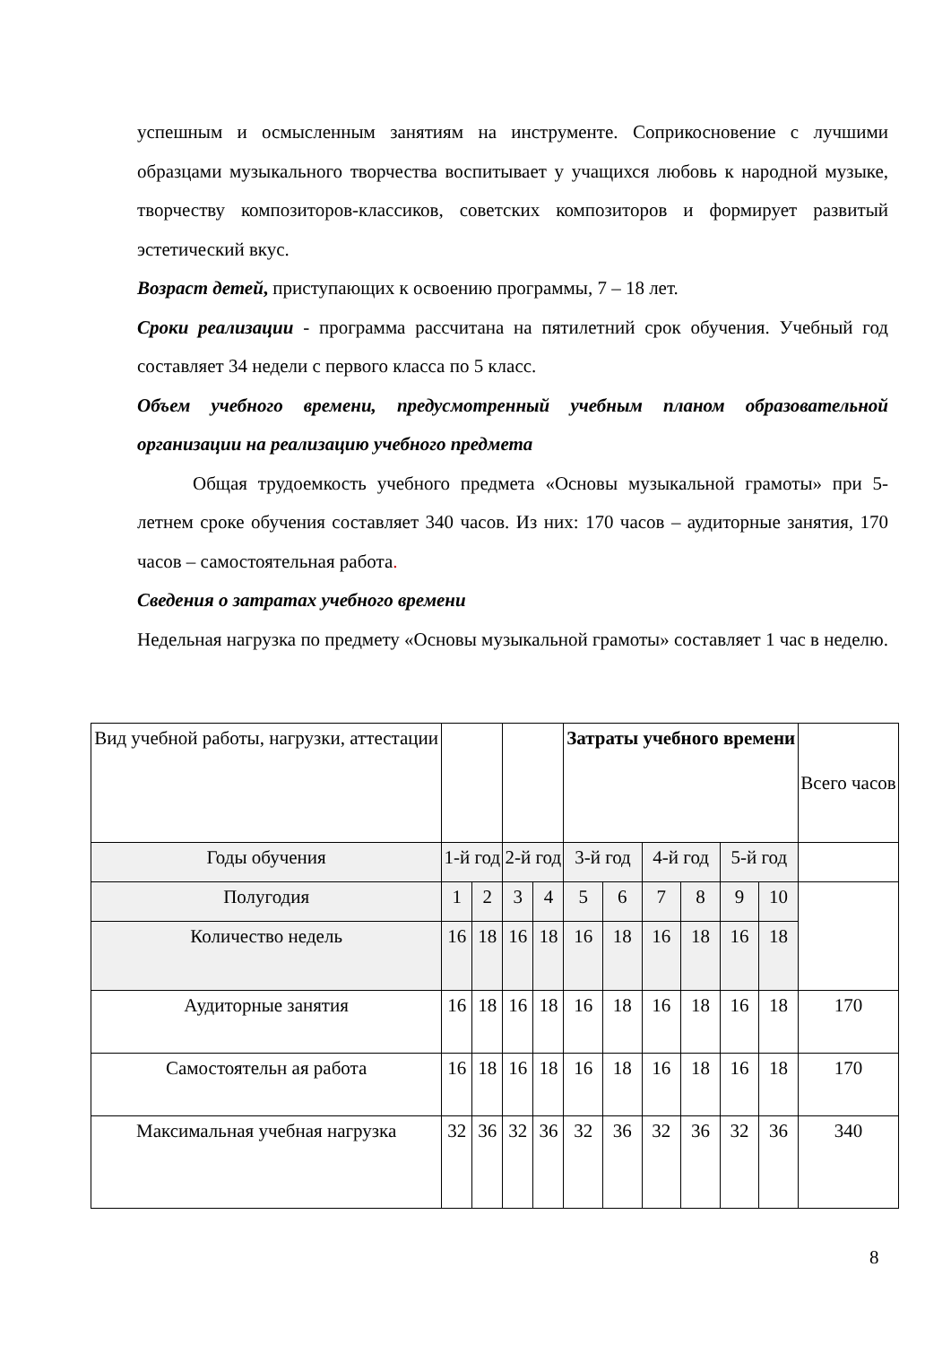успешным и осмысленным занятиям на инструменте. Соприкосновение с лучшими образцами музыкального творчества воспитывает у учащихся любовь к народной музыке, творчеству композиторов-классиков, советских композиторов и формирует развитый эстетический вкус.
Возраст детей, приступающих к освоению программы, 7 – 18 лет.
Сроки реализации - программа рассчитана на пятилетний срок обучения. Учебный год составляет 34 недели с первого класса по 5 класс.
Объем учебного времени, предусмотренный учебным планом образовательной организации на реализацию учебного предмета
Общая трудоемкость учебного предмета «Основы музыкальной грамоты» при 5-летнем сроке обучения составляет 340 часов. Из них: 170 часов – аудиторные занятия, 170 часов – самостоятельная работа.
Сведения о затратах учебного времени
Недельная нагрузка по предмету «Основы музыкальной грамоты» составляет 1 час в неделю.
| Вид учебной работы, нагрузки, аттестации | | | | | Затраты учебного времени | | | | | | Всего часов |
| Годы обучения | 1-й год | | 2-й год | | 3-й год | | 4-й год | | 5-й год | | |
| Полугодия | 1 | 2 | 3 | 4 | 5 | 6 | 7 | 8 | 9 | 10 | |
| Количество недель | 16 | 18 | 16 | 18 | 16 | 18 | 16 | 18 | 16 | 18 | |
| Аудиторные занятия | 16 | 18 | 16 | 18 | 16 | 18 | 16 | 18 | 16 | 18 | 170 |
| Самостоятельн ая работа | 16 | 18 | 16 | 18 | 16 | 18 | 16 | 18 | 16 | 18 | 170 |
| Максимальная учебная нагрузка | 32 | 36 | 32 | 36 | 32 | 36 | 32 | 36 | 32 | 36 | 340 |
8